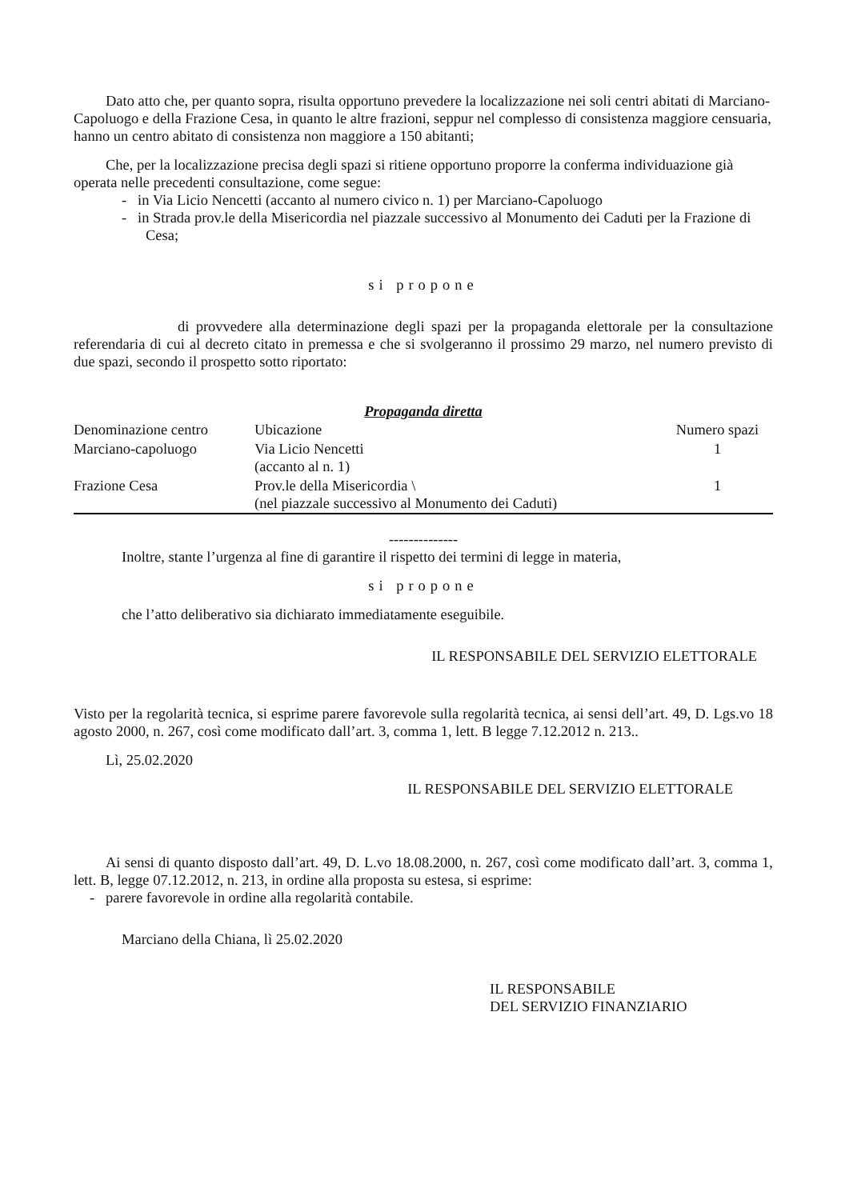Dato atto che, per quanto sopra, risulta opportuno prevedere la localizzazione nei soli centri abitati di Marciano-Capoluogo e della Frazione Cesa, in quanto le altre frazioni, seppur nel complesso di consistenza maggiore censuaria, hanno un centro abitato di consistenza non maggiore a 150 abitanti;
Che, per la localizzazione precisa degli spazi si ritiene opportuno proporre la conferma individuazione già operata nelle precedenti consultazione, come segue:
- in Via Licio Nencetti (accanto al numero civico n. 1) per Marciano-Capoluogo
- in Strada prov.le della Misericordia nel piazzale successivo al Monumento dei Caduti per la Frazione di Cesa;
si propone
di provvedere alla determinazione degli spazi per la propaganda elettorale per la consultazione referendaria di cui al decreto citato in premessa e che si svolgeranno il prossimo 29 marzo, nel numero previsto di due spazi, secondo il prospetto sotto riportato:
Propaganda diretta
| Denominazione centro | Ubicazione | Numero spazi |
| --- | --- | --- |
| Marciano-capoluogo | Via Licio Nencetti (accanto al n. 1) | 1 |
| Frazione Cesa | Prov.le della Misericordia \ (nel piazzale successivo al Monumento dei Caduti) | 1 |
--------------
Inoltre, stante l’urgenza al fine di garantire il rispetto dei termini di legge in materia,
si propone
che l’atto deliberativo sia dichiarato immediatamente eseguibile.
IL RESPONSABILE DEL SERVIZIO ELETTORALE
Visto per la regolarità tecnica, si esprime parere favorevole sulla regolarità tecnica, ai sensi dell’art. 49, D. Lgs.vo 18 agosto 2000, n. 267, così come modificato dall’art. 3, comma 1, lett. B legge 7.12.2012 n. 213..
Lì, 25.02.2020
IL RESPONSABILE DEL SERVIZIO ELETTORALE
Ai sensi di quanto disposto dall’art. 49, D. L.vo 18.08.2000, n. 267, così come modificato dall’art. 3, comma 1, lett. B, legge 07.12.2012, n. 213, in ordine alla proposta su estesa, si esprime:
- parere favorevole in ordine alla regolarità contabile.
Marciano della Chiana, lì 25.02.2020
IL RESPONSABILE
DEL SERVIZIO FINANZIARIO